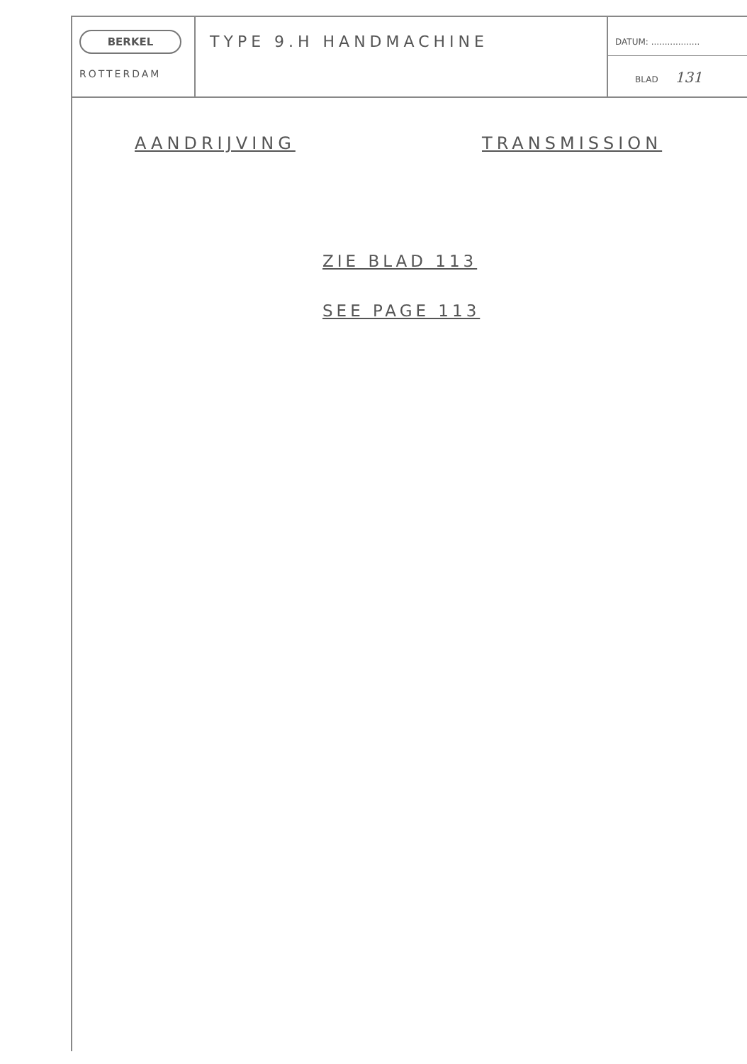BERKEL
ROTTERDAM
TYPE 9.H HANDMACHINE
DATUM: ..................
BLAD 131
AANDRIJVING TRANSMISSION
ZIE BLAD 113
SEE PAGE 113